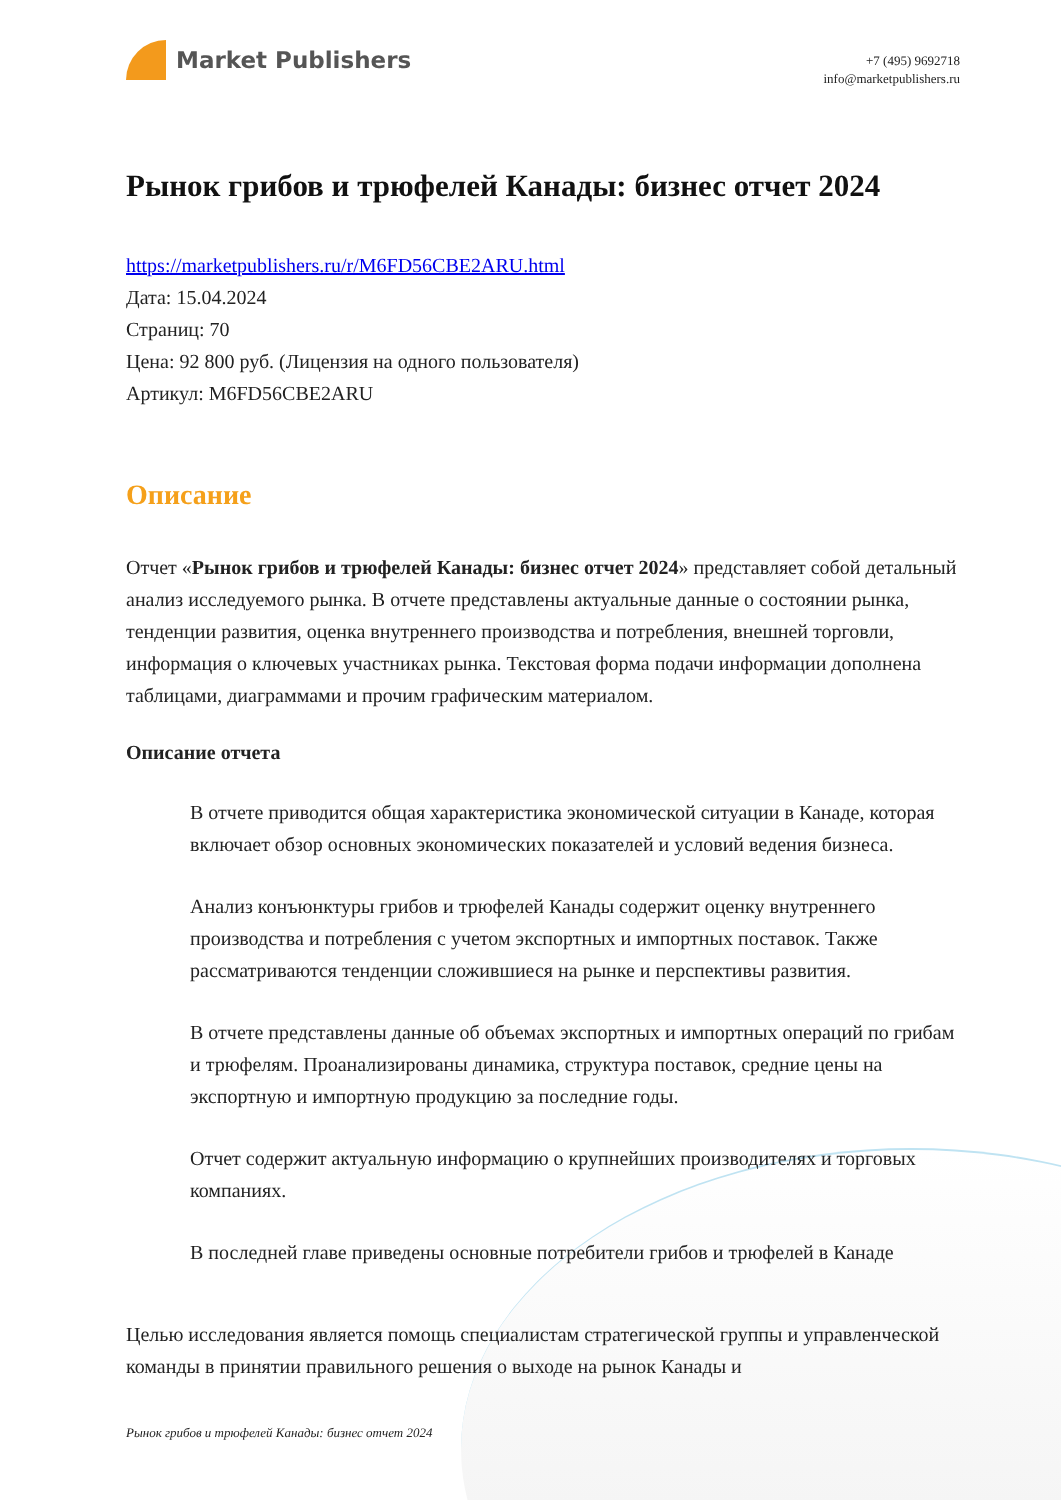Market Publishers
+7 (495) 9692718
info@marketpublishers.ru
Рынок грибов и трюфелей Канады: бизнес отчет 2024
https://marketpublishers.ru/r/M6FD56CBE2ARU.html
Дата: 15.04.2024
Страниц: 70
Цена: 92 800 руб. (Лицензия на одного пользователя)
Артикул: M6FD56CBE2ARU
Описание
Отчет «Рынок грибов и трюфелей Канады: бизнес отчет 2024» представляет собой детальный анализ исследуемого рынка. В отчете представлены актуальные данные о состоянии рынка, тенденции развития, оценка внутреннего производства и потребления, внешней торговли, информация о ключевых участниках рынка. Текстовая форма подачи информации дополнена таблицами, диаграммами и прочим графическим материалом.
Описание отчета
В отчете приводится общая характеристика экономической ситуации в Канаде, которая включает обзор основных экономических показателей и условий ведения бизнеса.
Анализ конъюнктуры грибов и трюфелей Канады содержит оценку внутреннего производства и потребления с учетом экспортных и импортных поставок. Также рассматриваются тенденции сложившиеся на рынке и перспективы развития.
В отчете представлены данные об объемах экспортных и импортных операций по грибам и трюфелям. Проанализированы динамика, структура поставок, средние цены на экспортную и импортную продукцию за последние годы.
Отчет содержит актуальную информацию о крупнейших производителях и торговых компаниях.
В последней главе приведены основные потребители грибов и трюфелей в Канаде
Целью исследования является помощь специалистам стратегической группы и управленческой команды в принятии правильного решения о выходе на рынок Канады и
Рынок грибов и трюфелей Канады: бизнес отчет 2024